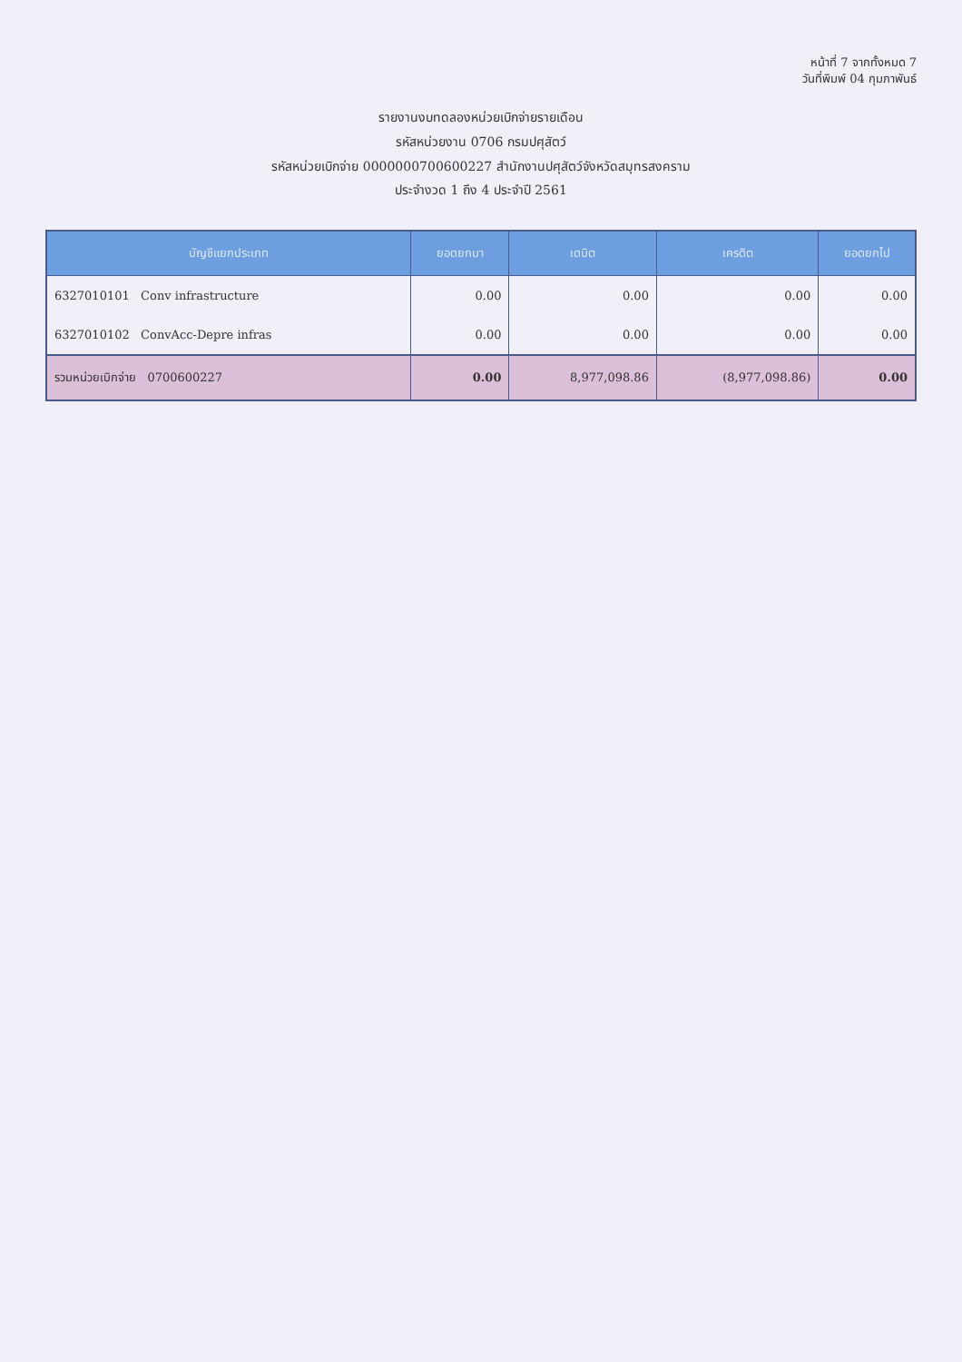หน้าที่ 7 จากทั้งหมด 7
วันที่พิมพ์ 04 กุมภาพันธ์
รายงานงบทดลองหน่วยเบิกจ่ายรายเดือน
รหัสหน่วยงาน 0706 กรมปศุสัตว์
รหัสหน่วยเบิกจ่าย 0000000700600227 สำนักงานปศุสัตว์จังหวัดสมุทรสงคราม
ประจำงวด 1 ถึง 4 ประจำปี 2561
| บัญชีแยกประเภท | ยอดยกมา | เดบิต | เครดิต | ยอดยกไป |
| --- | --- | --- | --- | --- |
| 6327010101 Conv infrastructure | 0.00 | 0.00 | 0.00 | 0.00 |
| 6327010102 ConvAcc-Depre infras | 0.00 | 0.00 | 0.00 | 0.00 |
| รวมหน่วยเบิกจ่าย 0700600227 | 0.00 | 8,977,098.86 | (8,977,098.86) | 0.00 |